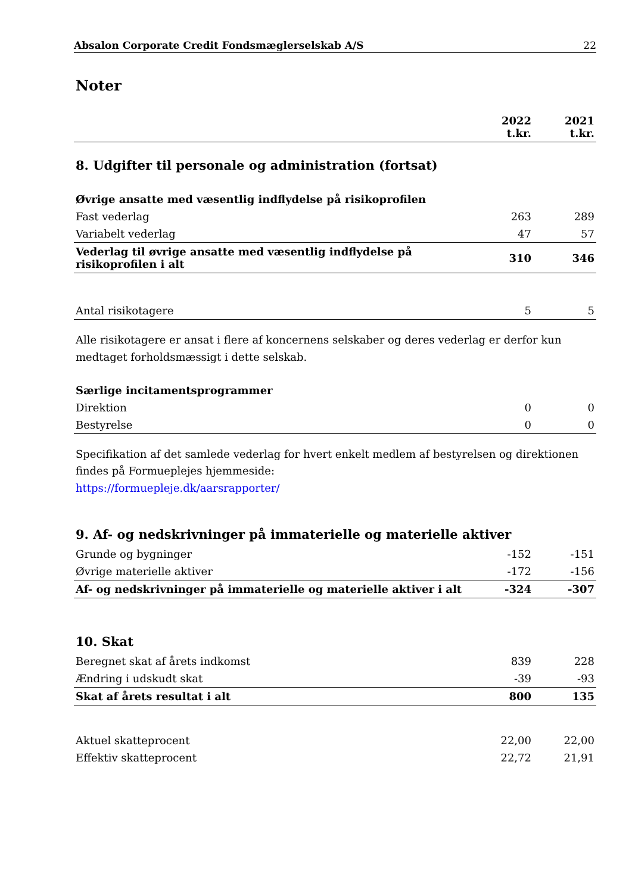Absalon Corporate Credit Fondsmæglerselskab A/S 22
Noter
| | 2022 t.kr. | 2021 t.kr. |
| --- | --- | --- |
8. Udgifter til personale og administration (fortsat)
| Øvrige ansatte med væsentlig indflydelse på risikoprofilen | | |
| Fast vederlag | 263 | 289 |
| Variabelt vederlag | 47 | 57 |
| Vederlag til øvrige ansatte med væsentlig indflydelse på risikoprofilen i alt | 310 | 346 |
| Antal risikotagere | 5 | 5 |
Alle risikotagere er ansat i flere af koncernens selskaber og deres vederlag er derfor kun medtaget forholdsmæssigt i dette selskab.
| Særlige incitamentsprogrammer | | |
| Direktion | 0 | 0 |
| Bestyrelse | 0 | 0 |
Specifikation af det samlede vederlag for hvert enkelt medlem af bestyrelsen og direktionen findes på Formueplejes hjemmeside:
https://formuepleje.dk/aarsrapporter/
9. Af- og nedskrivninger på immaterielle og materielle aktiver
| Grunde og bygninger | -152 | -151 |
| Øvrige materielle aktiver | -172 | -156 |
| Af- og nedskrivninger på immaterielle og materielle aktiver i alt | -324 | -307 |
10. Skat
| Beregnet skat af årets indkomst | 839 | 228 |
| Ændring i udskudt skat | -39 | -93 |
| Skat af årets resultat i alt | 800 | 135 |
| Aktuel skatteprocent | 22,00 | 22,00 |
| Effektiv skatteprocent | 22,72 | 21,91 |